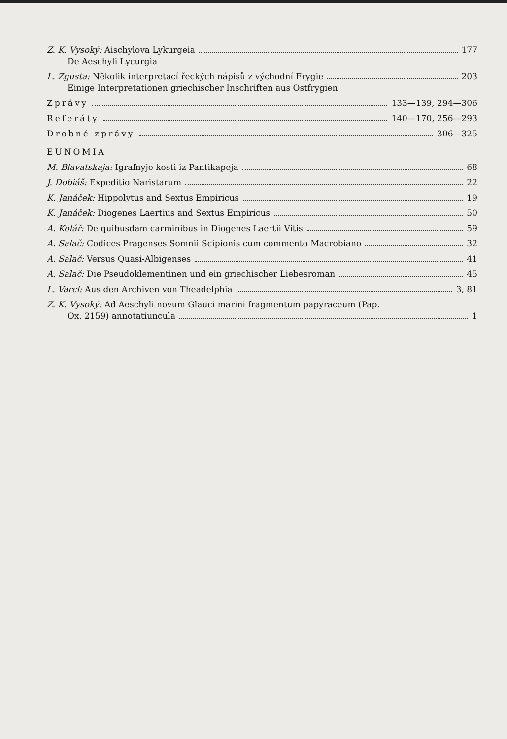Z. K. Vysoký: Aischylova Lykurgeia 177
De Aeschyli Lycurgia
L. Zgusta: Několik interpretací řeckých nápisů z východní Frygie 203
Einige Interpretationen griechischer Inschriften aus Ostfrygien
Zprávy 133—139, 294—306
Referáty 140—170, 256—293
Drobné zprávy 306—325
EUNOMIA
M. Blavatskaja: Igraľnyje kosti iz Pantikapeja 68
J. Dobiáš: Expeditio Naristarum 22
K. Janáček: Hippolytus and Sextus Empiricus 19
K. Janáček: Diogenes Laertius and Sextus Empiricus 50
A. Kolář: De quibusdam carminibus in Diogenes Laertii Vitis 59
A. Salač: Codices Pragenses Somnii Scipionis cum commento Macrobiano 32
A. Salač: Versus Quasi-Albigenses 41
A. Salač: Die Pseudoklementinen und ein griechischer Liebesroman 45
L. Varcl: Aus den Archiven von Theadelphia 3, 81
Z. K. Vysoký: Ad Aeschyli novum Glauci marini fragmentum papyraceum (Pap.
Ox. 2159) annotatiuncula 1